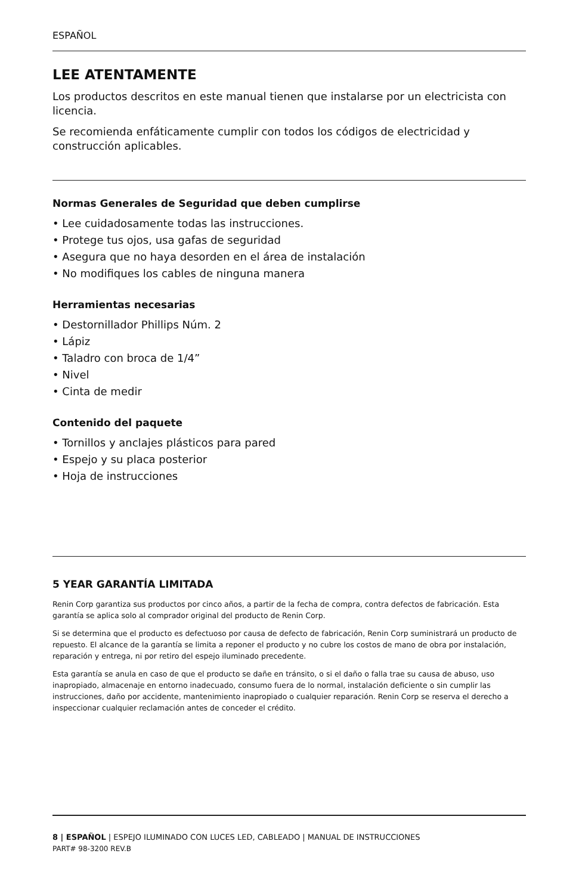ESPAÑOL
LEE ATENTAMENTE
Los productos descritos en este manual tienen que instalarse por un electricista con licencia.
Se recomienda enfáticamente cumplir con todos los códigos de electricidad y construcción aplicables.
Normas Generales de Seguridad que deben cumplirse
• Lee cuidadosamente todas las instrucciones.
• Protege tus ojos, usa gafas de seguridad
• Asegura que no haya desorden en el área de instalación
• No modifiques los cables de ninguna manera
Herramientas necesarias
• Destornillador Phillips Núm. 2
• Lápiz
• Taladro con broca de 1/4”
• Nivel
• Cinta de medir
Contenido del paquete
• Tornillos y anclajes plásticos para pared
• Espejo y su placa posterior
• Hoja de instrucciones
5 YEAR GARANTÍA LIMITADA
Renin Corp garantiza sus productos por cinco años, a partir de la fecha de compra, contra defectos de fabricación. Esta garantía se aplica solo al comprador original del producto de Renin Corp.
Si se determina que el producto es defectuoso por causa de defecto de fabricación, Renin Corp suministrará un producto de repuesto. El alcance de la garantía se limita a reponer el producto y no cubre los costos de mano de obra por instalación, reparación y entrega, ni por retiro del espejo iluminado precedente.
Esta garantía se anula en caso de que el producto se dañe en tránsito, o si el daño o falla trae su causa de abuso, uso inapropiado, almacenaje en entorno inadecuado, consumo fuera de lo normal, instalación deficiente o sin cumplir las instrucciones, daño por accidente, mantenimiento inapropiado o cualquier reparación. Renin Corp se reserva el derecho a inspeccionar cualquier reclamación antes de conceder el crédito.
8 | ESPAÑOL | ESPEJO ILUMINADO CON LUCES LED, CABLEADO | MANUAL DE INSTRUCCIONES
PART# 98-3200 REV.B